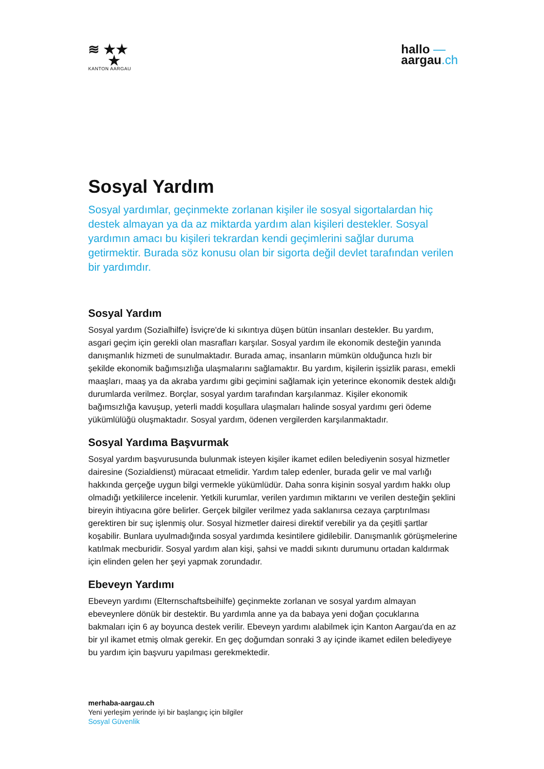≋ ★★
★
KANTON AARGAU
hallo —
aargau.ch
Sosyal Yardım
Sosyal yardımlar, geçinmekte zorlanan kişiler ile sosyal sigortalardan hiç destek almayan ya da az miktarda yardım alan kişileri destekler. Sosyal yardımın amacı bu kişileri tekrardan kendi geçimlerini sağlar duruma getirmektir. Burada söz konusu olan bir sigorta değil devlet tarafından verilen bir yardımdır.
Sosyal Yardım
Sosyal yardım (Sozialhilfe) İsviçre'de ki sıkıntıya düşen bütün insanları destekler. Bu yardım, asgari geçim için gerekli olan masrafları karşılar. Sosyal yardım ile ekonomik desteğin yanında danışmanlık hizmeti de sunulmaktadır. Burada amaç, insanların mümkün olduğunca hızlı bir şekilde ekonomik bağımsızlığa ulaşmalarını sağlamaktır. Bu yardım, kişilerin işsizlik parası, emekli maaşları, maaş ya da akraba yardımı gibi geçimini sağlamak için yeterince ekonomik destek aldığı durumlarda verilmez. Borçlar, sosyal yardım tarafından karşılanmaz. Kişiler ekonomik bağımsızlığa kavuşup, yeterli maddi koşullara ulaşmaları halinde sosyal yardımı geri ödeme yükümlülüğü oluşmaktadır. Sosyal yardım, ödenen vergilerden karşılanmaktadır.
Sosyal Yardıma Başvurmak
Sosyal yardım başvurusunda bulunmak isteyen kişiler ikamet edilen belediyenin sosyal hizmetler dairesine (Sozialdienst) müracaat etmelidir. Yardım talep edenler, burada gelir ve mal varlığı hakkında gerçeğe uygun bilgi vermekle yükümlüdür. Daha sonra kişinin sosyal yardım hakkı olup olmadığı yetkililerce incelenir. Yetkili kurumlar, verilen yardımın miktarını ve verilen desteğin şeklini bireyin ihtiyacına göre belirler. Gerçek bilgiler verilmez yada saklanırsa cezaya çarptırılması gerektiren bir suç işlenmiş olur. Sosyal hizmetler dairesi direktif verebilir ya da çeşitli şartlar koşabilir. Bunlara uyulmadığında sosyal yardımda kesintilere gidilebilir. Danışmanlık görüşmelerine katılmak mecburidir. Sosyal yardım alan kişi, şahsi ve maddi sıkıntı durumunu ortadan kaldırmak için elinden gelen her şeyi yapmak zorundadır.
Ebeveyn Yardımı
Ebeveyn yardımı (Elternschaftsbeihilfe) geçinmekte zorlanan ve sosyal yardım almayan ebeveynlere dönük bir destektir. Bu yardımla anne ya da babaya yeni doğan çocuklarına bakmaları için 6 ay boyunca destek verilir. Ebeveyn yardımı alabilmek için Kanton Aargau'da en az bir yıl ikamet etmiş olmak gerekir. En geç doğumdan sonraki 3 ay içinde ikamet edilen belediyeye bu yardım için başvuru yapılması gerekmektedir.
merhaba-aargau.ch
Yeni yerleşim yerinde iyi bir başlangıç için bilgiler
Sosyal Güvenlik